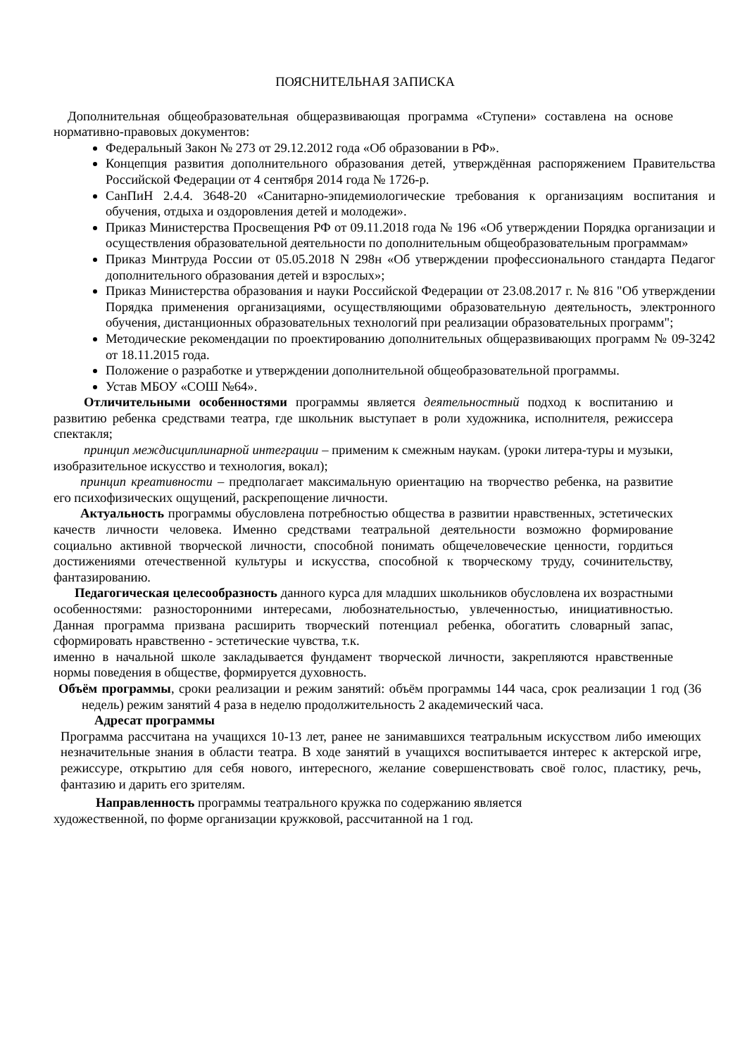ПОЯСНИТЕЛЬНАЯ ЗАПИСКА
Дополнительная общеобразовательная общеразвивающая программа «Ступени» составлена на основе нормативно-правовых документов:
Федеральный Закон № 273 от 29.12.2012 года «Об образовании в РФ».
Концепция развития дополнительного образования детей, утверждённая распоряжением Правительства Российской Федерации от 4 сентября 2014 года № 1726-р.
СанПиН 2.4.4. 3648-20 «Санитарно-эпидемиологические требования к организациям воспитания и обучения, отдыха и оздоровления детей и молодежи».
Приказ Министерства Просвещения РФ от 09.11.2018 года № 196 «Об утверждении Порядка организации и осуществления образовательной деятельности по дополнительным общеобразовательным программам»
Приказ Минтруда России от 05.05.2018 N 298н «Об утверждении профессионального стандарта Педагог дополнительного образования детей и взрослых»;
Приказ Министерства образования и науки Российской Федерации от 23.08.2017 г. № 816 "Об утверждении Порядка применения организациями, осуществляющими образовательную деятельность, электронного обучения, дистанционных образовательных технологий при реализации образовательных программ";
Методические рекомендации по проектированию дополнительных общеразвивающих программ № 09-3242 от 18.11.2015 года.
Положение о разработке и утверждении дополнительной общеобразовательной программы.
Устав МБОУ «СОШ №64».
Отличительными особенностями программы является деятельностный подход к воспитанию и развитию ребенка средствами театра, где школьник выступает в роли художника, исполнителя, режиссера спектакля;
принцип междисциплинарной интеграции – применим к смежным наукам. (уроки литера-туры и музыки, изобразительное искусство и технология, вокал);
принцип креативности – предполагает максимальную ориентацию на творчество ребенка, на развитие его психофизических ощущений, раскрепощение личности.
Актуальность программы обусловлена потребностью общества в развитии нравственных, эстетических качеств личности человека. Именно средствами театральной деятельности возможно формирование социально активной творческой личности, способной понимать общечеловеческие ценности, гордиться достижениями отечественной культуры и искусства, способной к творческому труду, сочинительству, фантазированию.
Педагогическая целесообразность данного курса для младших школьников обусловлена их возрастными особенностями: разносторонними интересами, любознательностью, увлеченностью, инициативностью. Данная программа призвана расширить творческий потенциал ребенка, обогатить словарный запас, сформировать нравственно - эстетические чувства, т.к.
именно в начальной школе закладывается фундамент творческой личности, закрепляются нравственные нормы поведения в обществе, формируется духовность.
Объём программы, сроки реализации и режим занятий: объём программы 144 часа, срок реализации 1 год (36 недель) режим занятий 4 раза в неделю продолжительность 2 академический часа.
Адресат программы
Программа рассчитана на учащихся 10-13 лет, ранее не занимавшихся театральным искусством либо имеющих незначительные знания в области театра. В ходе занятий в учащихся воспитывается интерес к актерской игре, режиссуре, открытию для себя нового, интересного, желание совершенствовать своё голос, пластику, речь, фантазию и дарить его зрителям.
Направленность программы театрального кружка по содержанию является
художественной, по форме организации кружковой, рассчитанной на 1 год.